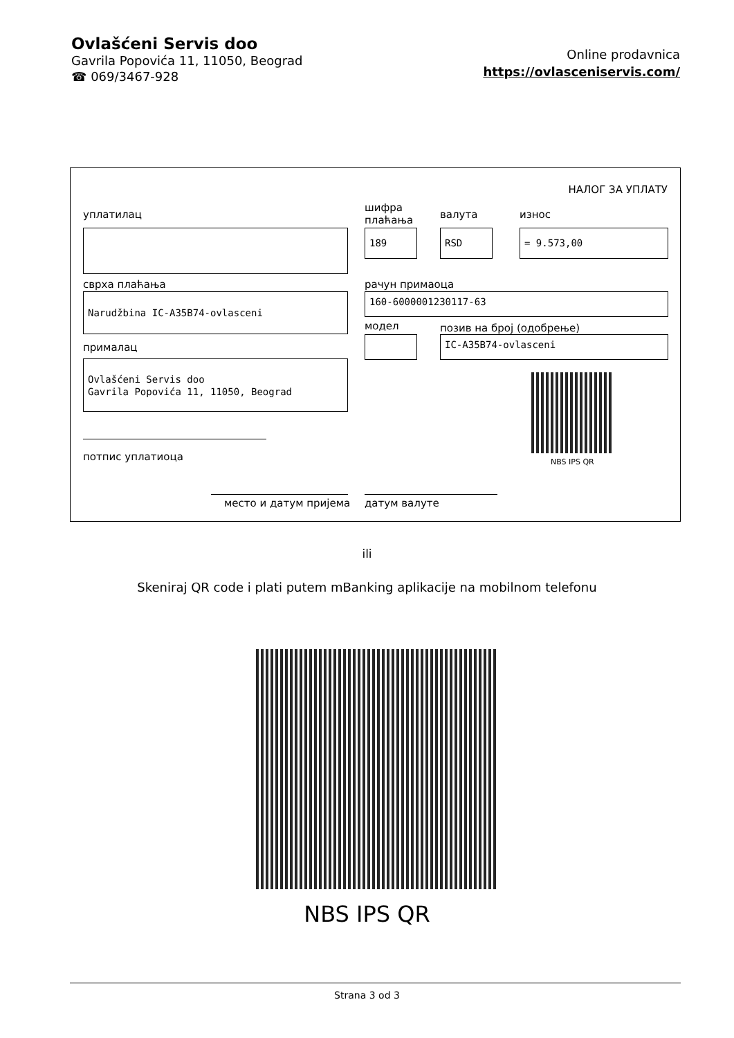Ovlašćeni Servis doo
Gavrila Popovića 11, 11050, Beograd
☎ 069/3467-928
Online prodavnica
https://ovlasceniservis.com/
НАЛОГ ЗА УПЛАТУ
уплатилац
шифра
плаћања
валута износ
189 RSD = 9.573,00
сврха плаћања рачун примаоца
Narudžbina IC-A35B74-ovlasceni 160-6000001230117-63
модел позив на број (одобрење)
IC-A35B74-ovlasceni
прималац
Ovlašćeni Servis doo
Gavrila Popovića 11, 11050, Beograd
NBS IPS QR
потпис уплатиоца
место и датум пријема датум валуте
ili
Skeniraj QR code i plati putem mBanking aplikacije na mobilnom telefonu
NBS IPS QR
Strana 3 od 3